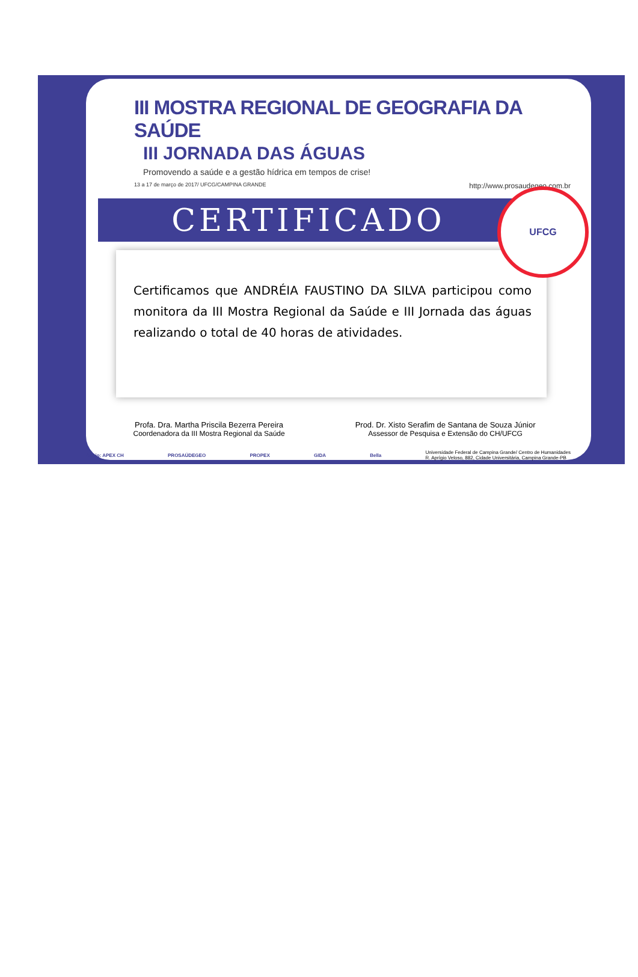III MOSTRA REGIONAL DE GEOGRAFIA DA SAÚDE
III JORNADA DAS ÁGUAS
Promovendo a saúde e a gestão hídrica em tempos de crise!
13 a 17 de março de 2017/ UFCG/CAMPINA GRANDE http://www.prosaudegeo.com.br
CERTIFICADO
Certificamos que ANDRÉIA FAUSTINO DA SILVA participou como monitora da III Mostra Regional da Saúde e III Jornada das águas realizando o total de 40 horas de atividades.
Profa. Dra. Martha Priscila Bezerra Pereira
Coordenadora da III Mostra Regional da Saúde
Prod. Dr. Xisto Serafim de Santana de Souza Júnior
Assessor de Pesquisa e Extensão do CH/UFCG
Apoio: APEX CH PROSAÚDEGEO PROPEX GIDA Bella
Universidade Federal de Campina Grande/ Centro de Humanidades
R. Aprígio Veloso, 882, Cidade Universitária, Campina Grande-PB
UFCG